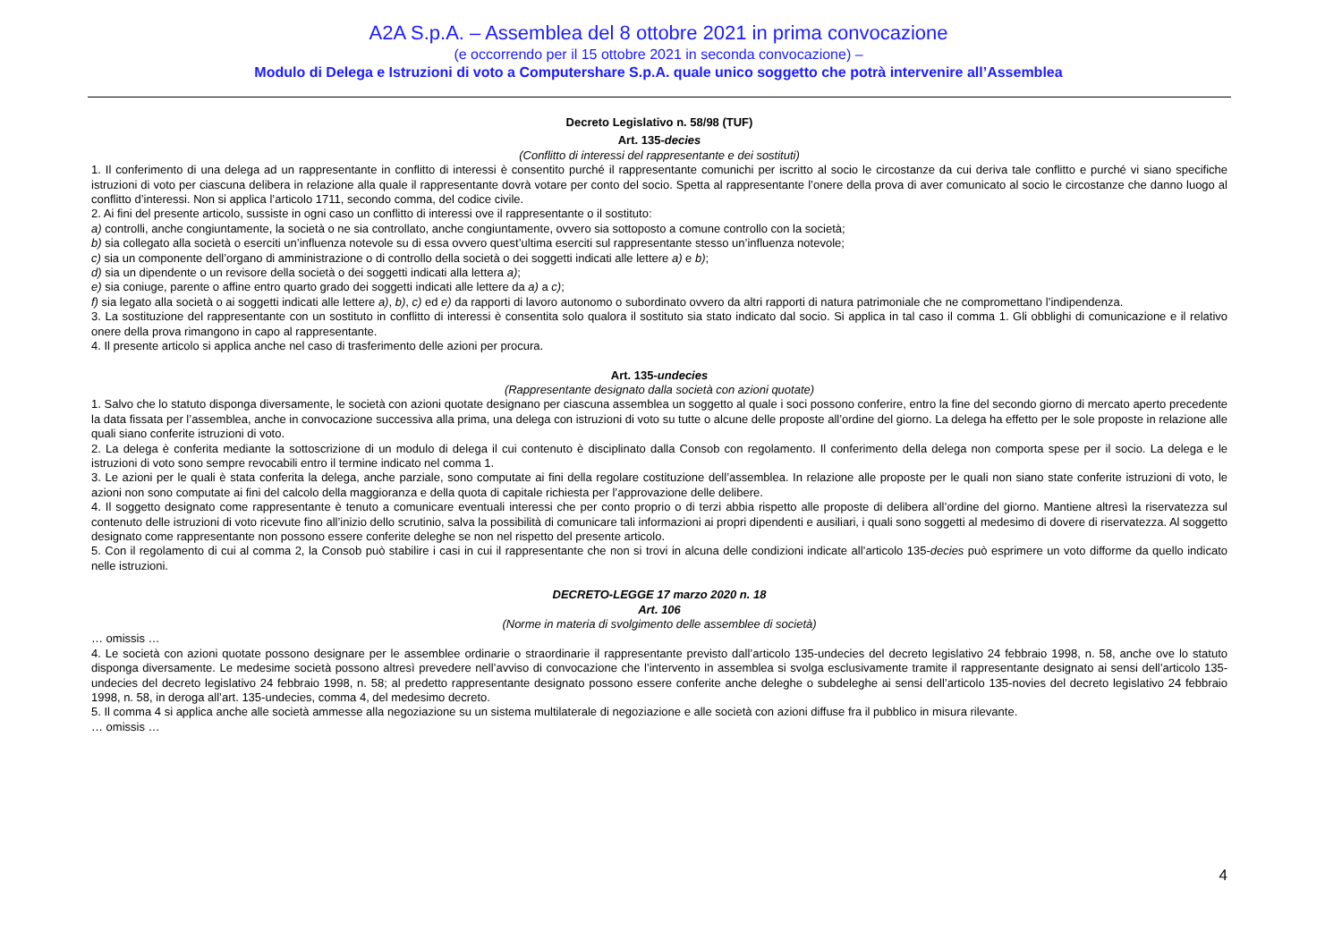A2A S.p.A. – Assemblea del 8 ottobre 2021 in prima convocazione
(e occorrendo per il 15 ottobre 2021 in seconda convocazione) –
Modulo di Delega e Istruzioni di voto a Computershare S.p.A. quale unico soggetto che potrà intervenire all’Assemblea
Decreto Legislativo n. 58/98 (TUF)
Art. 135-decies
(Conflitto di interessi del rappresentante e dei sostituti)
1. Il conferimento di una delega ad un rappresentante in conflitto di interessi è consentito purché il rappresentante comunichi per iscritto al socio le circostanze da cui deriva tale conflitto e purché vi siano specifiche istruzioni di voto per ciascuna delibera in relazione alla quale il rappresentante dovrà votare per conto del socio. Spetta al rappresentante l’onere della prova di aver comunicato al socio le circostanze che danno luogo al conflitto d’interessi. Non si applica l’articolo 1711, secondo comma, del codice civile.
2. Ai fini del presente articolo, sussiste in ogni caso un conflitto di interessi ove il rappresentante o il sostituto:
a) controlli, anche congiuntamente, la società o ne sia controllato, anche congiuntamente, ovvero sia sottoposto a comune controllo con la società;
b) sia collegato alla società o eserciti un’influenza notevole su di essa ovvero quest’ultima eserciti sul rappresentante stesso un’influenza notevole;
c) sia un componente dell’organo di amministrazione o di controllo della società o dei soggetti indicati alle lettere a) e b);
d) sia un dipendente o un revisore della società o dei soggetti indicati alla lettera a);
e) sia coniuge, parente o affine entro quarto grado dei soggetti indicati alle lettere da a) a c);
f) sia legato alla società o ai soggetti indicati alle lettere a), b), c) ed e) da rapporti di lavoro autonomo o subordinato ovvero da altri rapporti di natura patrimoniale che ne compromettano l’indipendenza.
3. La sostituzione del rappresentante con un sostituto in conflitto di interessi è consentita solo qualora il sostituto sia stato indicato dal socio. Si applica in tal caso il comma 1. Gli obblighi di comunicazione e il relativo onere della prova rimangono in capo al rappresentante.
4. Il presente articolo si applica anche nel caso di trasferimento delle azioni per procura.
Art. 135-undecies
(Rappresentante designato dalla società con azioni quotate)
1. Salvo che lo statuto disponga diversamente, le società con azioni quotate designano per ciascuna assemblea un soggetto al quale i soci possono conferire, entro la fine del secondo giorno di mercato aperto precedente la data fissata per l’assemblea, anche in convocazione successiva alla prima, una delega con istruzioni di voto su tutte o alcune delle proposte all’ordine del giorno. La delega ha effetto per le sole proposte in relazione alle quali siano conferite istruzioni di voto.
2. La delega è conferita mediante la sottoscrizione di un modulo di delega il cui contenuto è disciplinato dalla Consob con regolamento. Il conferimento della delega non comporta spese per il socio. La delega e le istruzioni di voto sono sempre revocabili entro il termine indicato nel comma 1.
3. Le azioni per le quali è stata conferita la delega, anche parziale, sono computate ai fini della regolare costituzione dell’assemblea. In relazione alle proposte per le quali non siano state conferite istruzioni di voto, le azioni non sono computate ai fini del calcolo della maggioranza e della quota di capitale richiesta per l’approvazione delle delibere.
4. Il soggetto designato come rappresentante è tenuto a comunicare eventuali interessi che per conto proprio o di terzi abbia rispetto alle proposte di delibera all’ordine del giorno. Mantiene altresì la riservatezza sul contenuto delle istruzioni di voto ricevute fino all’inizio dello scrutinio, salva la possibilità di comunicare tali informazioni ai propri dipendenti e ausiliari, i quali sono soggetti al medesimo di dovere di riservatezza. Al soggetto designato come rappresentante non possono essere conferite deleghe se non nel rispetto del presente articolo.
5. Con il regolamento di cui al comma 2, la Consob può stabilire i casi in cui il rappresentante che non si trovi in alcuna delle condizioni indicate all’articolo 135-decies può esprimere un voto difforme da quello indicato nelle istruzioni.
DECRETO-LEGGE 17 marzo 2020 n. 18
Art. 106
(Norme in materia di svolgimento delle assemblee di società)
… omissis …
4. Le società con azioni quotate possono designare per le assemblee ordinarie o straordinarie il rappresentante previsto dall’articolo 135-undecies del decreto legislativo 24 febbraio 1998, n. 58, anche ove lo statuto disponga diversamente. Le medesime società possono altresì prevedere nell’avviso di convocazione che l’intervento in assemblea si svolga esclusivamente tramite il rappresentante designato ai sensi dell’articolo 135-undecies del decreto legislativo 24 febbraio 1998, n. 58; al predetto rappresentante designato possono essere conferite anche deleghe o subdeleghe ai sensi dell’articolo 135-novies del decreto legislativo 24 febbraio 1998, n. 58, in deroga all’art. 135-undecies, comma 4, del medesimo decreto.
5. Il comma 4 si applica anche alle società ammesse alla negoziazione su un sistema multilaterale di negoziazione e alle società con azioni diffuse fra il pubblico in misura rilevante.
… omissis …
4